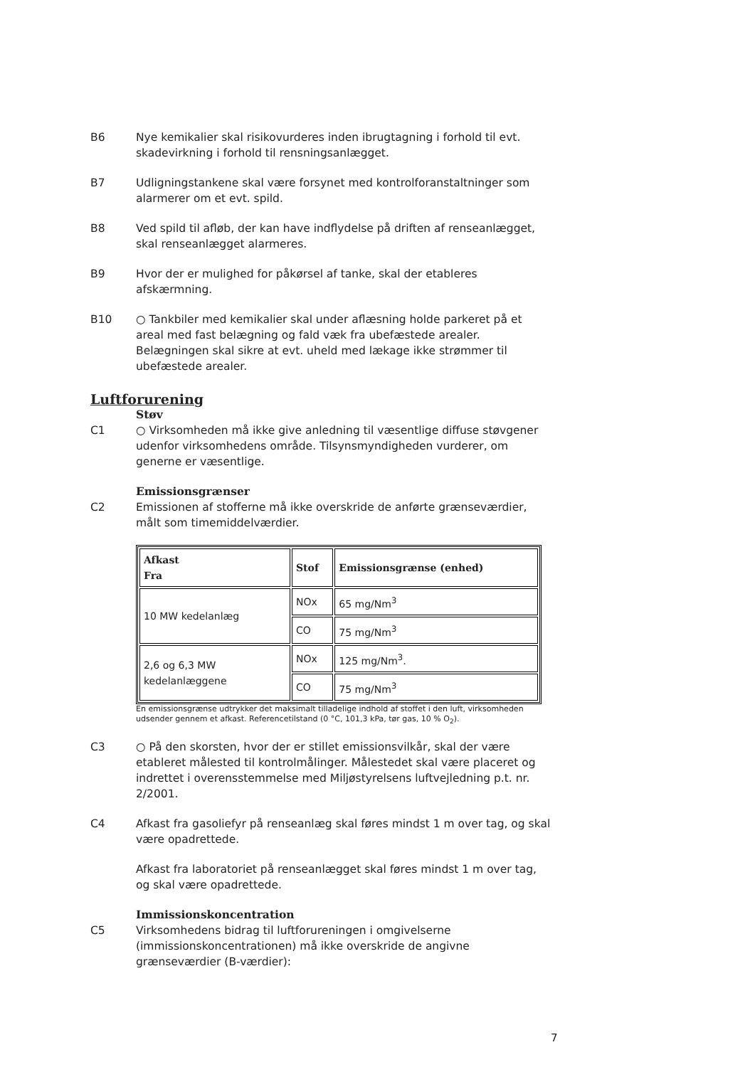B6 Nye kemikalier skal risikovurderes inden ibrugtagning i forhold til evt. skadevirkning i forhold til rensningsanlægget.
B7 Udligningstankene skal være forsynet med kontrolforanstaltninger som alarmerer om et evt. spild.
B8 Ved spild til afløb, der kan have indflydelse på driften af renseanlægget, skal renseanlægget alarmeres.
B9 Hvor der er mulighed for påkørsel af tanke, skal der etableres afskærmning.
B10 ○ Tankbiler med kemikalier skal under aflæsning holde parkeret på et areal med fast belægning og fald væk fra ubefæstede arealer. Belægningen skal sikre at evt. uheld med lækage ikke strømmer til ubefæstede arealer.
Luftforurening
Støv
C1 ○ Virksomheden må ikke give anledning til væsentlige diffuse støvgener udenfor virksomhedens område. Tilsynsmyndigheden vurderer, om generne er væsentlige.
Emissionsgrænser
C2 Emissionen af stofferne må ikke overskride de anførte grænseværdier, målt som timemiddelværdier.
| Afkast Fra | Stof | Emissionsgrænse (enhed) |
| --- | --- | --- |
| 10 MW kedelanlæg | NOx | 65 mg/Nm<sup>3</sup> |
| | CO | 75 mg/Nm<sup>3</sup> |
| 2,6 og 6,3 MW kedelanlæggene | NOx | 125 mg/Nm<sup>3</sup>. |
| | CO | 75 mg/Nm<sup>3</sup> |
En emissionsgrænse udtrykker det maksimalt tilladelige indhold af stoffet i den luft, virksomheden udsender gennem et afkast. Referencetilstand (0 °C, 101,3 kPa, tør gas, 10 % O<sub>2</sub>).
C3 ○ På den skorsten, hvor der er stillet emissionsvilkår, skal der være etableret målested til kontrolmålinger. Målestedet skal være placeret og indrettet i overensstemmelse med Miljøstyrelsens luftvejledning p.t. nr. 2/2001.
C4 Afkast fra gasoliefyr på renseanlæg skal føres mindst 1 m over tag, og skal være opadrettede.
Afkast fra laboratoriet på renseanlægget skal føres mindst 1 m over tag, og skal være opadrettede.
Immissionskoncentration
C5 Virksomhedens bidrag til luftforureningen i omgivelserne (immissionskoncentrationen) må ikke overskride de angivne grænseværdier (B-værdier):
7